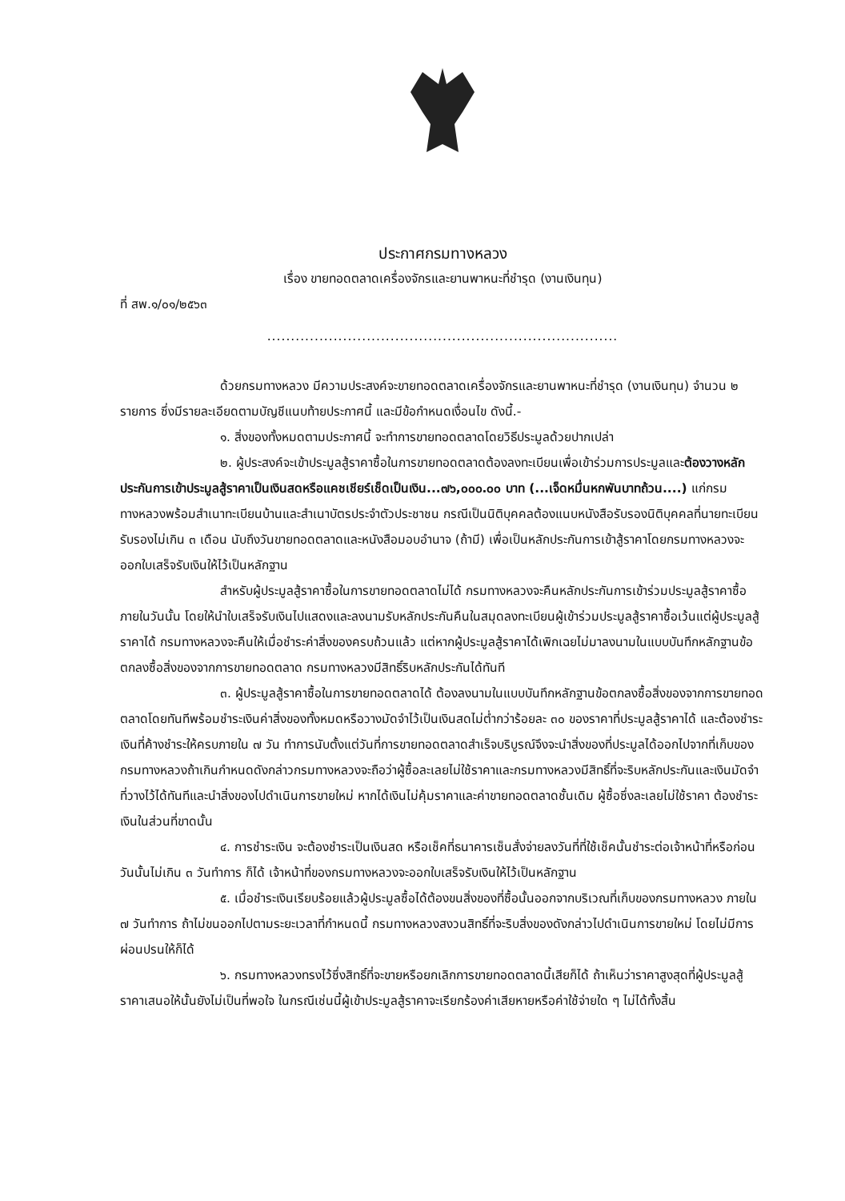ประกาศกรมทางหลวง
เรื่อง ขายทอดตลาดเครื่องจักรและยานพาหนะที่ชำรุด (งานเงินทุน)
ที่ สพ.๑/๐๑/๒๕๖๓
..........................................................................
ด้วยกรมทางหลวง มีความประสงค์จะขายทอดตลาดเครื่องจักรและยานพาหนะที่ชำรุด (งานเงินทุน) จำนวน ๒ รายการ ซึ่งมีรายละเอียดตามบัญชีแนบท้ายประกาศนี้ และมีข้อกำหนดเงื่อนไข ดังนี้.-
๑. สิ่งของทั้งหมดตามประกาศนี้ จะทำการขายทอดตลาดโดยวิธีประมูลด้วยปากเปล่า
๒. ผู้ประสงค์จะเข้าประมูลสู้ราคาซื้อในการขายทอดตลาดต้องลงทะเบียนเพื่อเข้าร่วมการประมูลและต้องวางหลักประกันการเข้าประมูลสู้ราคาเป็นเงินสดหรือแคชเชียร์เช็ดเป็นเงิน...๗๖,๐๐๐.๐๐ บาท (...เจ็ดหมื่นหกพันบาทถ้วน....) แก่กรมทางหลวงพร้อมสำเนาทะเบียนบ้านและสำเนาบัตรประจำตัวประชาชน กรณีเป็นนิติบุคคลต้องแนบหนังสือรับรองนิติบุคคลที่นายทะเบียนรับรองไม่เกิน ๓ เดือน นับถึงวันขายทอดตลาดและหนังสือมอบอำนาจ (ถ้ามี) เพื่อเป็นหลักประกันการเข้าสู้ราคาโดยกรมทางหลวงจะออกใบเสร็จรับเงินให้ไว้เป็นหลักฐาน
สำหรับผู้ประมูลสู้ราคาซื้อในการขายทอดตลาดไม่ได้ กรมทางหลวงจะคืนหลักประกันการเข้าร่วมประมูลสู้ราคาซื้อภายในวันนั้น โดยให้นำใบเสร็จรับเงินไปแสดงและลงนามรับหลักประกันคืนในสมุดลงทะเบียนผู้เข้าร่วมประมูลสู้ราคาซื้อเว้นแต่ผู้ประมูลสู้ราคาได้ กรมทางหลวงจะคืนให้เมื่อชำระค่าสิ่งของครบถ้วนแล้ว แต่หากผู้ประมูลสู้ราคาได้เพิกเฉยไม่มาลงนามในแบบบันทึกหลักฐานข้อตกลงซื้อสิ่งของจากการขายทอดตลาด กรมทางหลวงมีสิทธิ์ริบหลักประกันได้ทันที
๓. ผู้ประมูลสู้ราคาซื้อในการขายทอดตลาดได้ ต้องลงนามในแบบบันทึกหลักฐานข้อตกลงซื้อสิ่งของจากการขายทอดตลาดโดยทันทีพร้อมชำระเงินค่าสิ่งของทั้งหมดหรือวางมัดจำไว้เป็นเงินสดไม่ต่ำกว่าร้อยละ ๓๐ ของราคาที่ประมูลสู้ราคาได้ และต้องชำระเงินที่ค้างชำระให้ครบภายใน ๗ วัน ทำการนับตั้งแต่วันที่การขายทอดตลาดสำเร็จบริบูรณ์จึงจะนำสิ่งของที่ประมูลได้ออกไปจากที่เก็บของกรมทางหลวงถ้าเกินกำหนดดังกล่าวกรมทางหลวงจะถือว่าผู้ซื้อละเลยไม่ใช้ราคาและกรมทางหลวงมีสิทธิ์ที่จะริบหลักประกันและเงินมัดจำที่วางไว้ได้ทันทีและนำสิ่งของไปดำเนินการขายใหม่ หากได้เงินไม่คุ้มราคาและค่าขายทอดตลาดชั้นเดิม ผู้ซื้อซึ่งละเลยไม่ใช้ราคา ต้องชำระเงินในส่วนที่ขาดนั้น
๔. การชำระเงิน จะต้องชำระเป็นเงินสด หรือเช็คที่ธนาคารเซ็นสั่งจ่ายลงวันที่ที่ใช้เช็คนั้นชำระต่อเจ้าหน้าที่หรือก่อนวันนั้นไม่เกิน ๓ วันทำการ ก็ได้ เจ้าหน้าที่ของกรมทางหลวงจะออกใบเสร็จรับเงินให้ไว้เป็นหลักฐาน
๕. เมื่อชำระเงินเรียบร้อยแล้วผู้ประมูลซื้อได้ต้องขนสิ่งของที่ซื้อนั้นออกจากบริเวณที่เก็บของกรมทางหลวง ภายใน ๗ วันทำการ ถ้าไม่ขนออกไปตามระยะเวลาที่กำหนดนี้ กรมทางหลวงสงวนสิทธิ์ที่จะริบสิ่งของดังกล่าวไปดำเนินการขายใหม่ โดยไม่มีการผ่อนปรนให้ก็ได้
๖. กรมทางหลวงทรงไว้ซึ่งสิทธิ์ที่จะขายหรือยกเลิกการขายทอดตลาดนี้เสียก็ได้ ถ้าเห็นว่าราคาสูงสุดที่ผู้ประมูลสู้ราคาเสนอให้นั้นยังไม่เป็นที่พอใจ ในกรณีเช่นนี้ผู้เข้าประมูลสู้ราคาจะเรียกร้องค่าเสียหายหรือค่าใช้จ่ายใด ๆ ไม่ได้ทั้งสิ้น